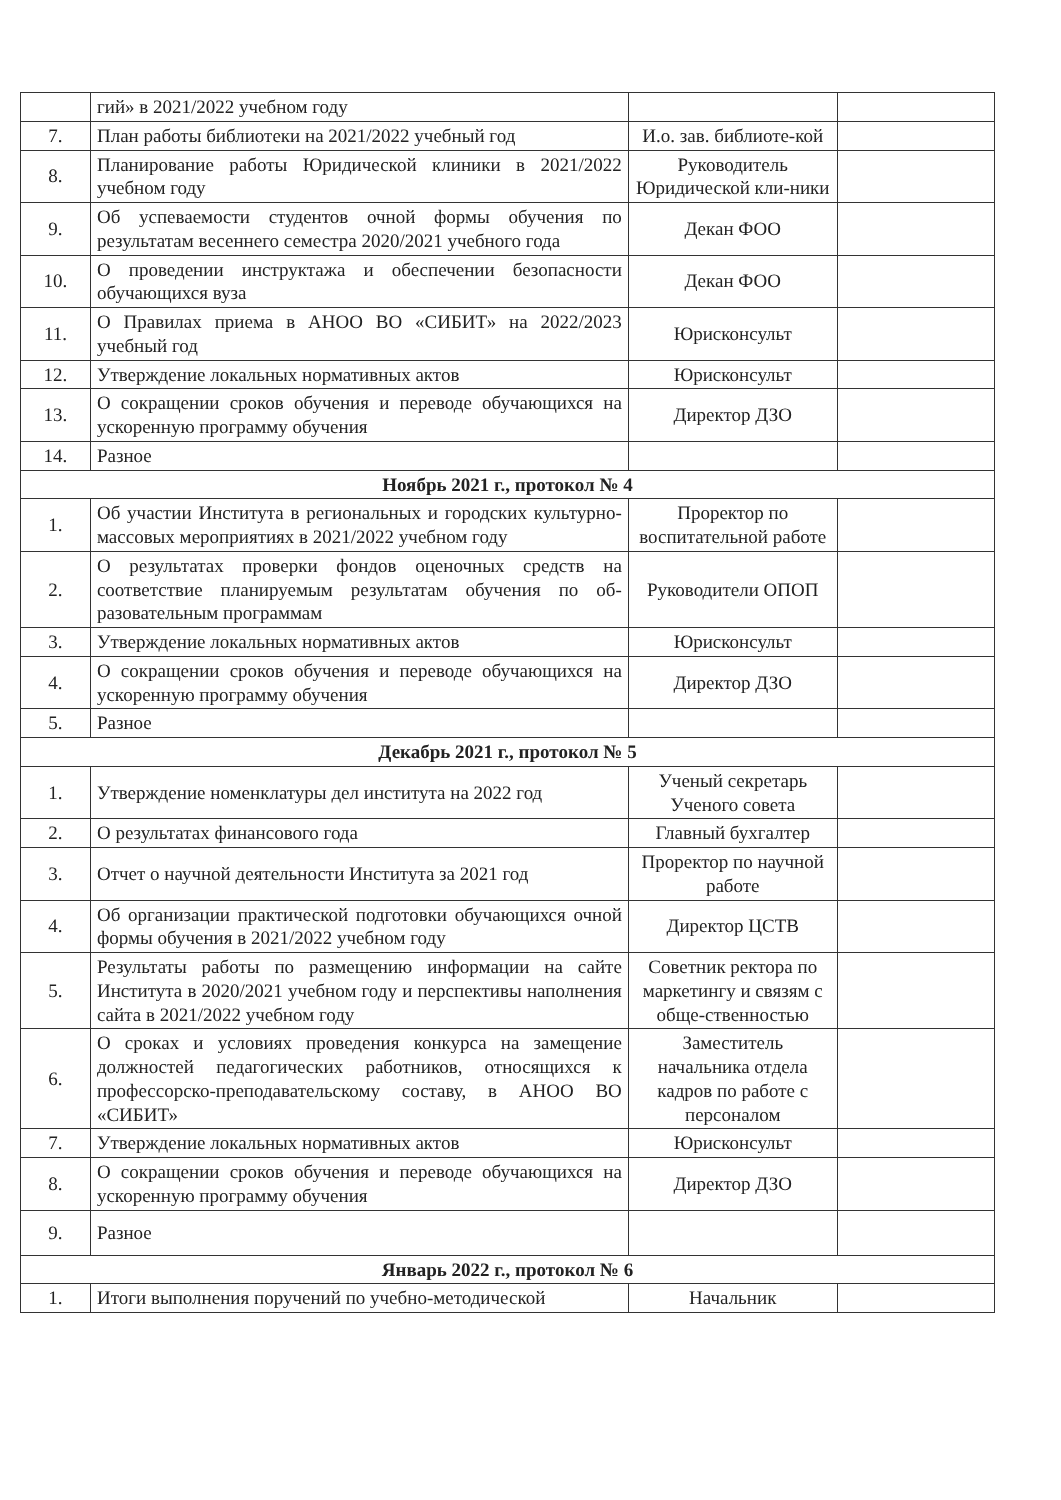| | гий» в 2021/2022 учебном году | | |
| 7. | План работы библиотеки на 2021/2022 учебный год | И.о. зав. библиоте-кой | |
| 8. | Планирование работы Юридической клиники в 2021/2022 учебном году | Руководитель Юридической кли-ники | |
| 9. | Об успеваемости студентов очной формы обучения по результатам весеннего семестра 2020/2021 учебного года | Декан ФОО | |
| 10. | О проведении инструктажа и обеспечении безопасности обучающихся вуза | Декан ФОО | |
| 11. | О Правилах приема в АНОО ВО «СИБИТ» на 2022/2023 учебный год | Юрисконсульт | |
| 12. | Утверждение локальных нормативных актов | Юрисконсульт | |
| 13. | О сокращении сроков обучения и переводе обучающихся на ускоренную программу обучения | Директор ДЗО | |
| 14. | Разное | | |
| Ноябрь 2021 г., протокол № 4 | | | |
| 1. | Об участии Института в региональных и городских культурно-массовых мероприятиях в 2021/2022 учебном году | Проректор по воспитательной работе | |
| 2. | О результатах проверки фондов оценочных средств на соответствие планируемым результатам обучения по об-разовательным программам | Руководители ОПОП | |
| 3. | Утверждение локальных нормативных актов | Юрисконсульт | |
| 4. | О сокращении сроков обучения и переводе обучающихся на ускоренную программу обучения | Директор ДЗО | |
| 5. | Разное | | |
| Декабрь 2021 г., протокол № 5 | | | |
| 1. | Утверждение номенклатуры дел института на 2022 год | Ученый секретарь Ученого совета | |
| 2. | О результатах финансового года | Главный бухгалтер | |
| 3. | Отчет о научной деятельности Института за 2021 год | Проректор по научной работе | |
| 4. | Об организации практической подготовки обучающихся очной формы обучения в 2021/2022 учебном году | Директор ЦСТВ | |
| 5. | Результаты работы по размещению информации на сайте Института в 2020/2021 учебном году и перспективы наполнения сайта в 2021/2022 учебном году | Советник ректора по маркетингу и связям с обще-ственностью | |
| 6. | О сроках и условиях проведения конкурса на замещение должностей педагогических работников, относящихся к профессорско-преподавательскому составу, в АНОО ВО «СИБИТ» | Заместитель начальника отдела кадров по работе с персоналом | |
| 7. | Утверждение локальных нормативных актов | Юрисконсульт | |
| 8. | О сокращении сроков обучения и переводе обучающихся на ускоренную программу обучения | Директор ДЗО | |
| 9. | Разное | | |
| Январь 2022 г., протокол № 6 | | | |
| 1. | Итоги выполнения поручений по учебно-методической | Начальник | |